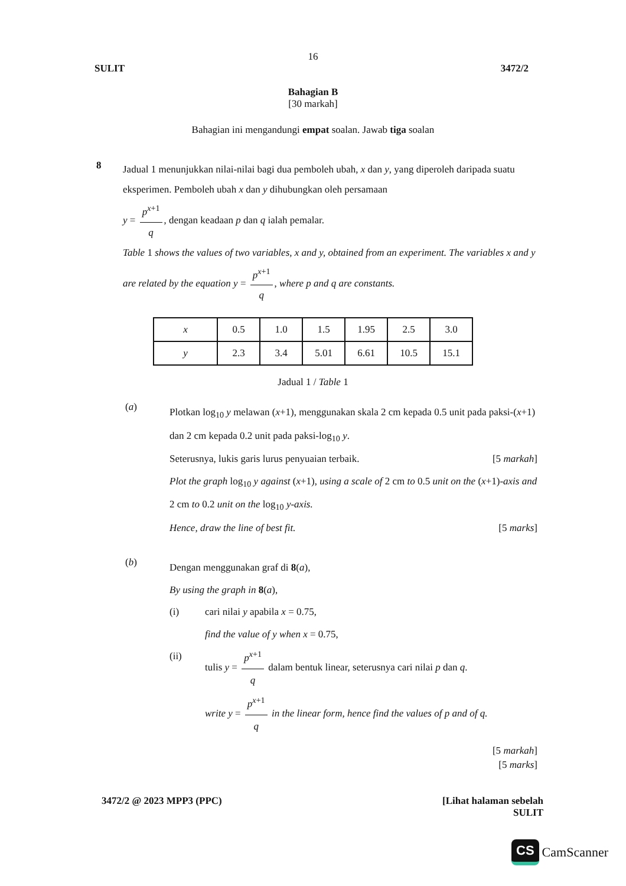16
SULIT 3472/2
Bahagian B
[30 markah]
Bahagian ini mengandungi empat soalan. Jawab tiga soalan
8
Jadual 1 menunjukkan nilai-nilai bagi dua pemboleh ubah, x dan y, yang diperoleh daripada suatu eksperimen. Pemboleh ubah x dan y dihubungkan oleh persamaan
y = p<sup>x+1</sup> q, dengan keadaan p dan q ialah pemalar.
Table 1 shows the values of two variables, x and y, obtained from an experiment. The variables x and y are related by the equation y = p<sup>x+1</sup> q, where p and q are constants.
| x | 0.5 | 1.0 | 1.5 | 1.95 | 2.5 | 3.0 |
| y | 2.3 | 3.4 | 5.01 | 6.61 | 10.5 | 15.1 |
Jadual 1 / Table 1
(a)
Plotkan log<sub>10</sub> y melawan (x+1), menggunakan skala 2 cm kepada 0.5 unit pada paksi-(x+1) dan 2 cm kepada 0.2 unit pada paksi-log<sub>10</sub> y.
Seterusnya, lukis garis lurus penyuaian terbaik. [5 markah]
Plot the graph log<sub>10</sub> y against (x+1), using a scale of 2 cm to 0.5 unit on the (x+1)-axis and 2 cm to 0.2 unit on the log<sub>10</sub> y-axis.
Hence, draw the line of best fit. [5 marks]
(b)
Dengan menggunakan graf di 8(a),
By using the graph in 8(a),
(i) cari nilai y apabila x = 0.75,
find the value of y when x = 0.75,
(ii) tulis y = p<sup>x+1</sup> q dalam bentuk linear, seterusnya cari nilai p dan q.
write y = p<sup>x+1</sup> q in the linear form, hence find the values of p and of q.
[5 markah]
[5 marks]
3472/2 @ 2023 MPP3 (PPC) [Lihat halaman sebelah
SULIT
CS CamScanner